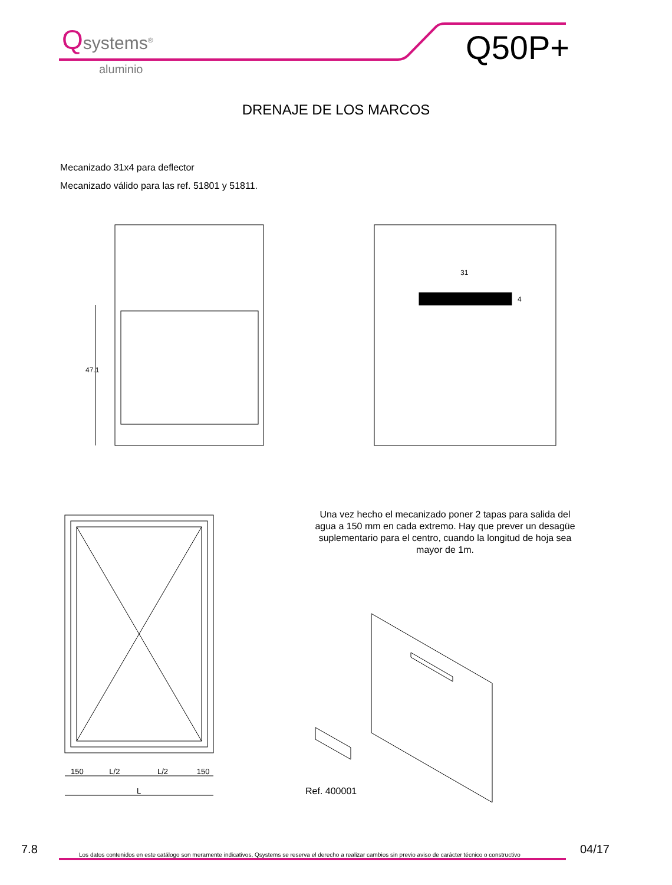Qsystems<sup>®</sup>
aluminio
Q50P+
DRENAJE DE LOS MARCOS
Mecanizado 31x4 para deflector
Mecanizado válido para las ref. 51801 y 51811.
47.1
31
4
150 L/2 L/2 150
L
Una vez hecho el mecanizado poner 2 tapas para salida del agua a 150 mm en cada extremo. Hay que prever un desagüe suplementario para el centro, cuando la longitud de hoja sea mayor de 1m.
Ref. 400001
7.8
Los datos contenidos en este catálogo son meramente indicativos, Qsystems se reserva el derecho a realizar cambios sin previo aviso de carácter técnico o constructivo
04/17